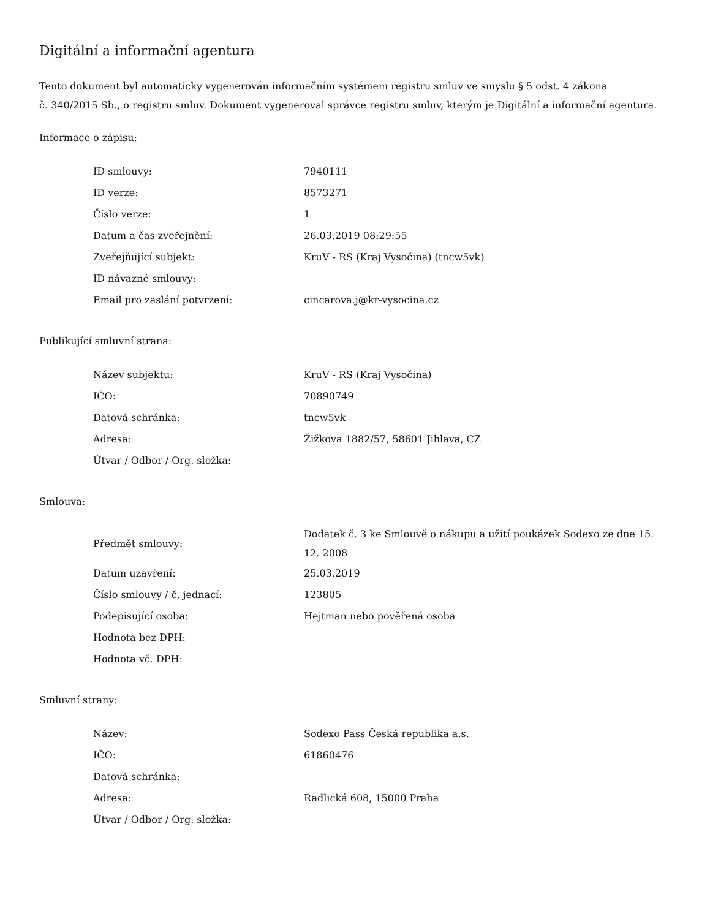Digitální a informační agentura
Tento dokument byl automaticky vygenerován informačním systémem registru smluv ve smyslu § 5 odst. 4 zákona
č. 340/2015 Sb., o registru smluv. Dokument vygeneroval správce registru smluv, kterým je Digitální a informační agentura.
Informace o zápisu:
| ID smlouvy: | 7940111 |
| ID verze: | 8573271 |
| Číslo verze: | 1 |
| Datum a čas zveřejnění: | 26.03.2019 08:29:55 |
| Zveřejňující subjekt: | KruV - RS (Kraj Vysočina) (tncw5vk) |
| ID návazné smlouvy: | |
| Email pro zaslání potvrzení: | cincarova.j@kr-vysocina.cz |
Publikující smluvní strana:
| Název subjektu: | KruV - RS (Kraj Vysočina) |
| IČO: | 70890749 |
| Datová schránka: | tncw5vk |
| Adresa: | Žižkova 1882/57, 58601 Jihlava, CZ |
| Útvar / Odbor / Org. složka: | |
Smlouva:
| Předmět smlouvy: | Dodatek č. 3 ke Smlouvě o nákupu a užití poukázek Sodexo ze dne 15. 12. 2008 |
| Datum uzavření: | 25.03.2019 |
| Číslo smlouvy / č. jednací: | 123805 |
| Podepisující osoba: | Hejtman nebo pověřená osoba |
| Hodnota bez DPH: | |
| Hodnota vč. DPH: | |
Smluvní strany:
| Název: | Sodexo Pass Česká republika a.s. |
| IČO: | 61860476 |
| Datová schránka: | |
| Adresa: | Radlická 608, 15000 Praha |
| Útvar / Odbor / Org. složka: | |